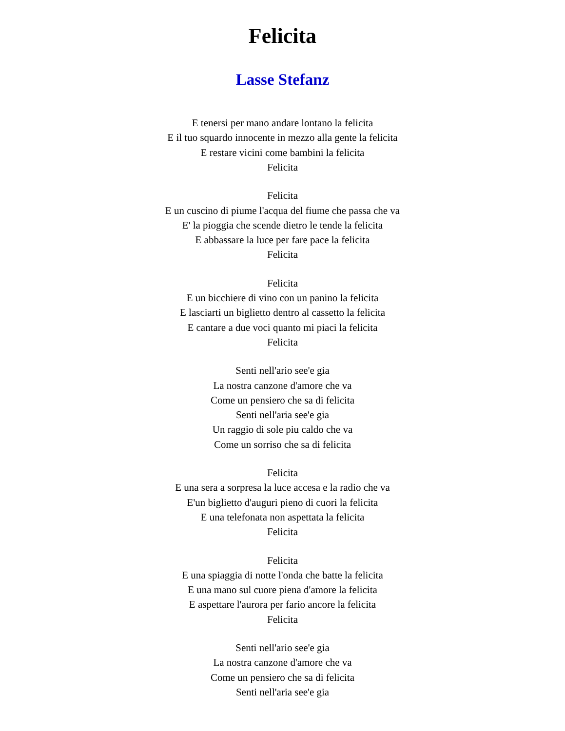Felicita
Lasse Stefanz
E tenersi per mano andare lontano la felicita
E il tuo squardo innocente in mezzo alla gente la felicita
E restare vicini come bambini la felicita
Felicita
Felicita
E un cuscino di piume l'acqua del fiume che passa che va
E' la pioggia che scende dietro le tende la felicita
E abbassare la luce per fare pace la felicita
Felicita
Felicita
E un bicchiere di vino con un panino la felicita
E lasciarti un biglietto dentro al cassetto la felicita
E cantare a due voci quanto mi piaci la felicita
Felicita
Senti nell'ario see'e gia
La nostra canzone d'amore che va
Come un pensiero che sa di felicita
Senti nell'aria see'e gia
Un raggio di sole piu caldo che va
Come un sorriso che sa di felicita
Felicita
E una sera a sorpresa la luce accesa e la radio che va
E'un biglietto d'auguri pieno di cuori la felicita
E una telefonata non aspettata la felicita
Felicita
Felicita
E una spiaggia di notte l'onda che batte la felicita
E una mano sul cuore piena d'amore la felicita
E aspettare l'aurora per fario ancore la felicita
Felicita
Senti nell'ario see'e gia
La nostra canzone d'amore che va
Come un pensiero che sa di felicita
Senti nell'aria see'e gia